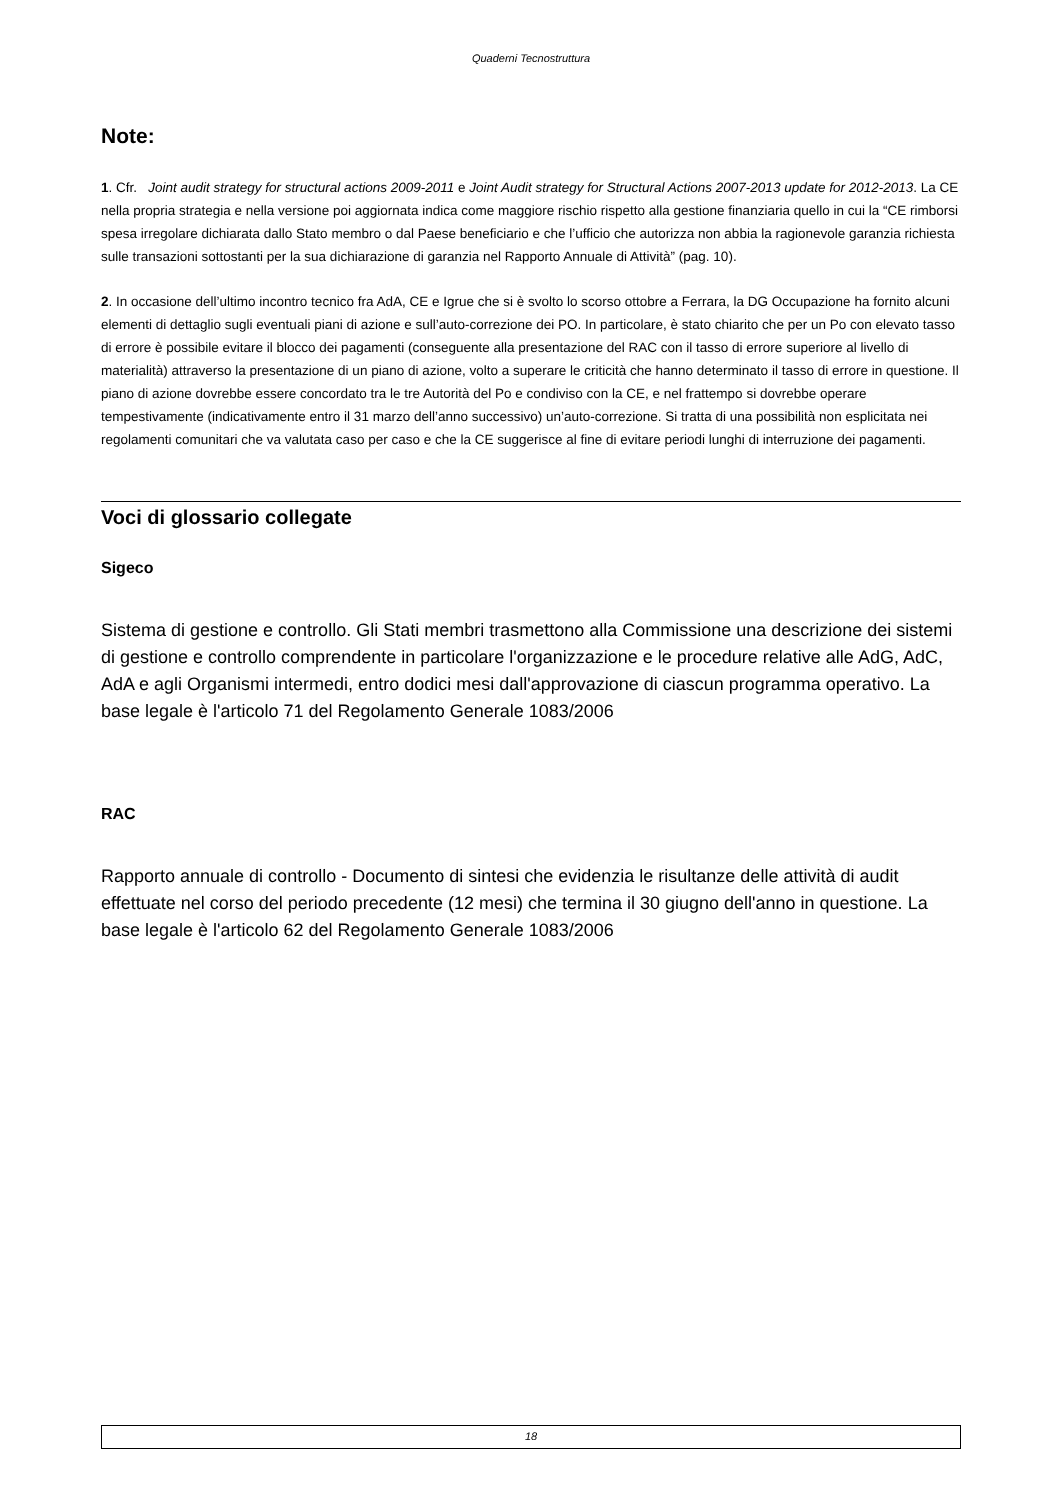Quaderni Tecnostruttura
Note:
1. Cfr. Joint audit strategy for structural actions 2009-2011 e Joint Audit strategy for Structural Actions 2007-2013 update for 2012-2013. La CE nella propria strategia e nella versione poi aggiornata indica come maggiore rischio rispetto alla gestione finanziaria quello in cui la “CE rimborsi spesa irregolare dichiarata dallo Stato membro o dal Paese beneficiario e che l’ufficio che autorizza non abbia la ragionevole garanzia richiesta sulle transazioni sottostanti per la sua dichiarazione di garanzia nel Rapporto Annuale di Attività” (pag. 10).
2. In occasione dell’ultimo incontro tecnico fra AdA, CE e Igrue che si è svolto lo scorso ottobre a Ferrara, la DG Occupazione ha fornito alcuni elementi di dettaglio sugli eventuali piani di azione e sull’auto-correzione dei PO. In particolare, è stato chiarito che per un Po con elevato tasso di errore è possibile evitare il blocco dei pagamenti (conseguente alla presentazione del RAC con il tasso di errore superiore al livello di materialità) attraverso la presentazione di un piano di azione, volto a superare le criticità che hanno determinato il tasso di errore in questione. Il piano di azione dovrebbe essere concordato tra le tre Autorità del Po e condiviso con la CE, e nel frattempo si dovrebbe operare tempestivamente (indicativamente entro il 31 marzo dell’anno successivo) un’auto-correzione. Si tratta di una possibilità non esplicitata nei regolamenti comunitari che va valutata caso per caso e che la CE suggerisce al fine di evitare periodi lunghi di interruzione dei pagamenti.
Voci di glossario collegate
Sigeco
Sistema di gestione e controllo. Gli Stati membri trasmettono alla Commissione una descrizione dei sistemi di gestione e controllo comprendente in particolare l'organizzazione e le procedure relative alle AdG, AdC, AdA e agli Organismi intermedi, entro dodici mesi dall'approvazione di ciascun programma operativo. La base legale è l'articolo 71 del Regolamento Generale 1083/2006
RAC
Rapporto annuale di controllo - Documento di sintesi che evidenzia le risultanze delle attività di audit effettuate nel corso del periodo precedente (12 mesi) che termina il 30 giugno dell'anno in questione. La base legale è l'articolo 62 del Regolamento Generale 1083/2006
18